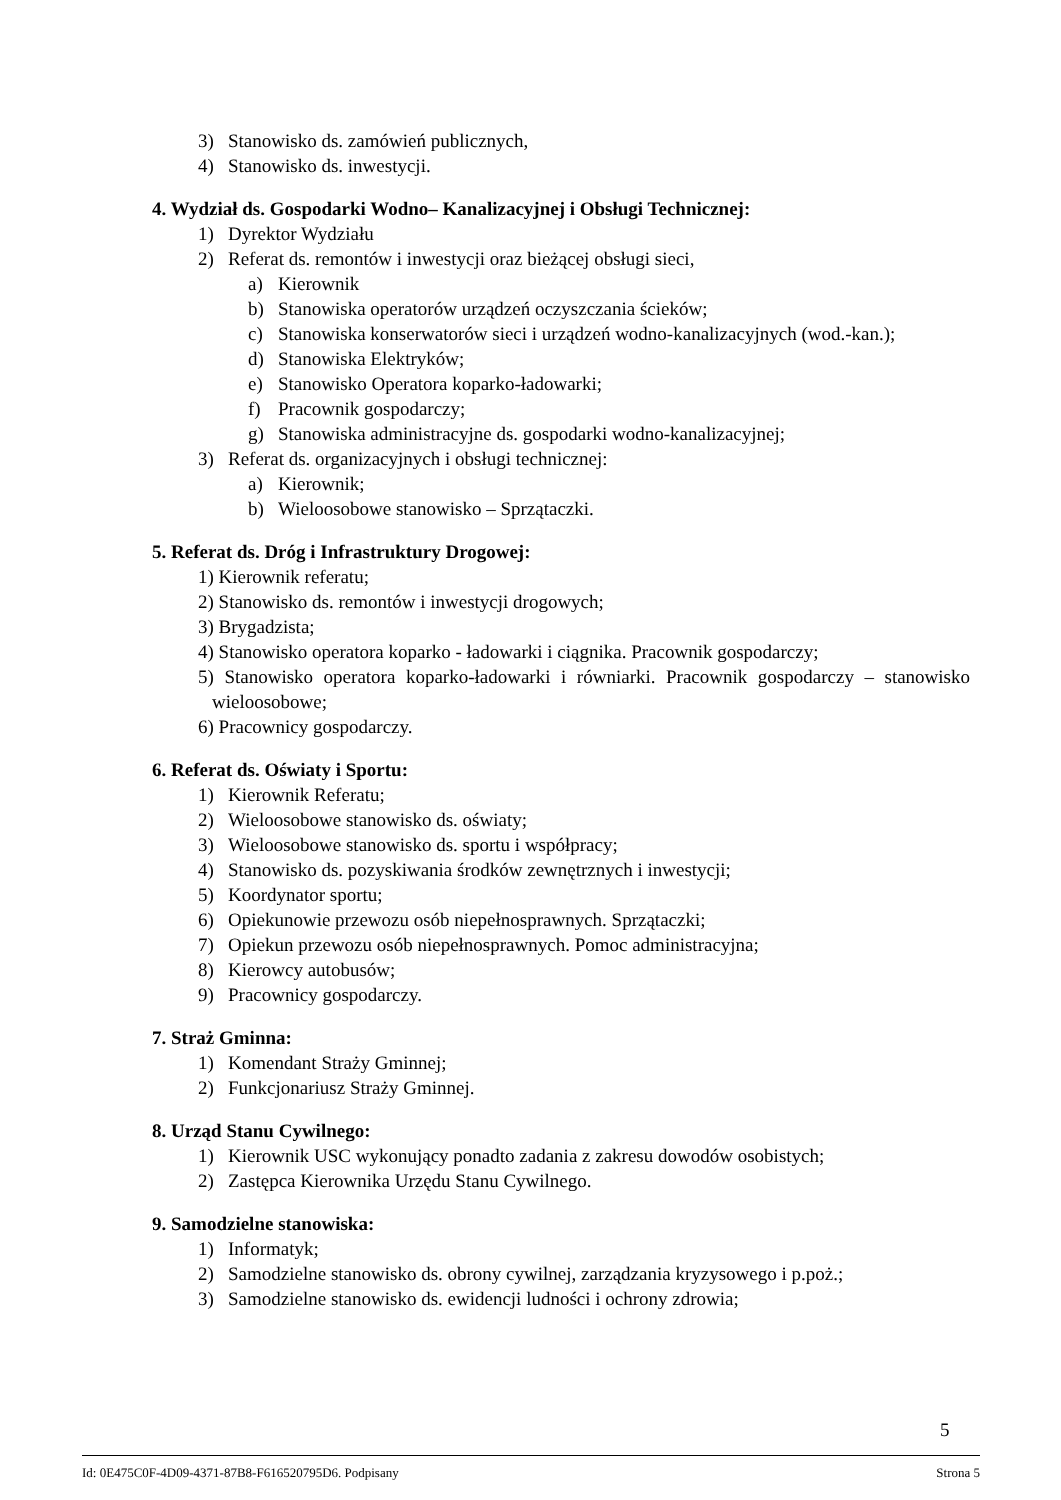3) Stanowisko ds. zamówień publicznych,
4) Stanowisko ds. inwestycji.
4. Wydział ds. Gospodarki Wodno– Kanalizacyjnej i Obsługi Technicznej:
1) Dyrektor Wydziału
2) Referat ds. remontów i inwestycji oraz bieżącej obsługi sieci,
a) Kierownik
b) Stanowiska operatorów urządzeń oczyszczania ścieków;
c) Stanowiska konserwatorów sieci i urządzeń wodno-kanalizacyjnych (wod.-kan.);
d) Stanowiska Elektryków;
e) Stanowisko Operatora koparko-ładowarki;
f) Pracownik gospodarczy;
g) Stanowiska administracyjne ds. gospodarki wodno-kanalizacyjnej;
3) Referat ds. organizacyjnych i obsługi technicznej:
a) Kierownik;
b) Wieloosobowe stanowisko – Sprzątaczki.
5. Referat ds. Dróg i Infrastruktury Drogowej:
1) Kierownik referatu;
2) Stanowisko ds. remontów i inwestycji drogowych;
3) Brygadzista;
4) Stanowisko operatora koparko - ładowarki i ciągnika. Pracownik gospodarczy;
5) Stanowisko operatora koparko-ładowarki i równiarki. Pracownik gospodarczy – stanowisko wieloosobowe;
6) Pracownicy gospodarczy.
6. Referat ds. Oświaty i Sportu:
1) Kierownik Referatu;
2) Wieloosobowe stanowisko ds. oświaty;
3) Wieloosobowe stanowisko ds. sportu i współpracy;
4) Stanowisko ds. pozyskiwania środków zewnętrznych i inwestycji;
5) Koordynator sportu;
6) Opiekunowie przewozu osób niepełnosprawnych. Sprzątaczki;
7) Opiekun przewozu osób niepełnosprawnych. Pomoc administracyjna;
8) Kierowcy autobusów;
9) Pracownicy gospodarczy.
7. Straż Gminna:
1) Komendant Straży Gminnej;
2) Funkcjonariusz Straży Gminnej.
8. Urząd Stanu Cywilnego:
1) Kierownik USC wykonujący ponadto zadania z zakresu dowodów osobistych;
2) Zastępca Kierownika Urzędu Stanu Cywilnego.
9. Samodzielne stanowiska:
1) Informatyk;
2) Samodzielne stanowisko ds. obrony cywilnej, zarządzania kryzysowego i p.poż.;
3) Samodzielne stanowisko ds. ewidencji ludności i ochrony zdrowia;
5
Id: 0E475C0F-4D09-4371-87B8-F616520795D6. Podpisany Strona 5